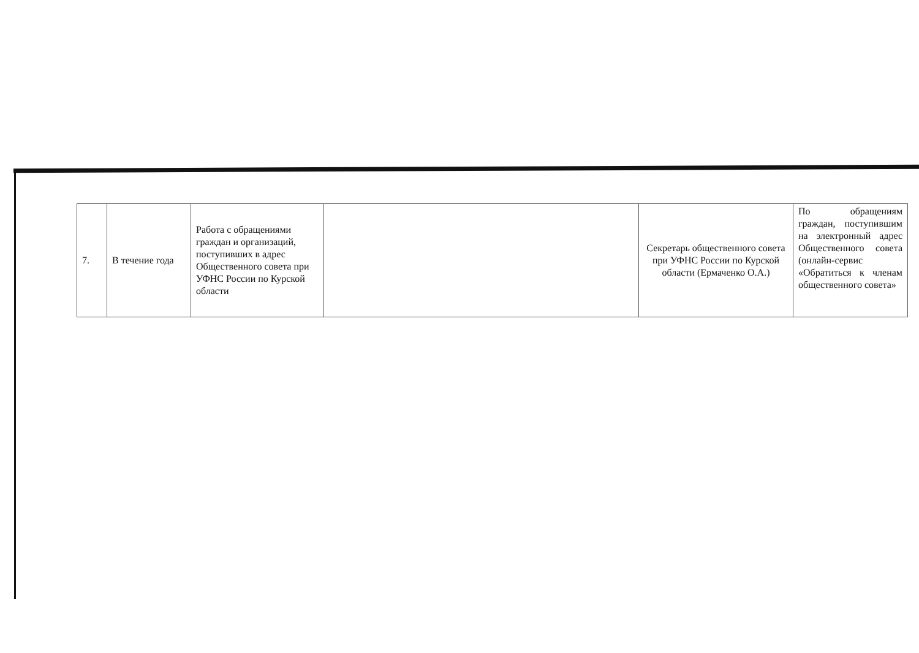| 7. | В течение года | Работа с обращениями граждан и организаций, поступивших в адрес Общественного совета при УФНС России по Курской области | | Секретарь общественного совета при УФНС России по Курской области (Ермаченко О.А.) | По обращениям граждан, поступившим на электронный адрес Общественного совета (онлайн-сервис «Обратиться к членам общественного совета» |